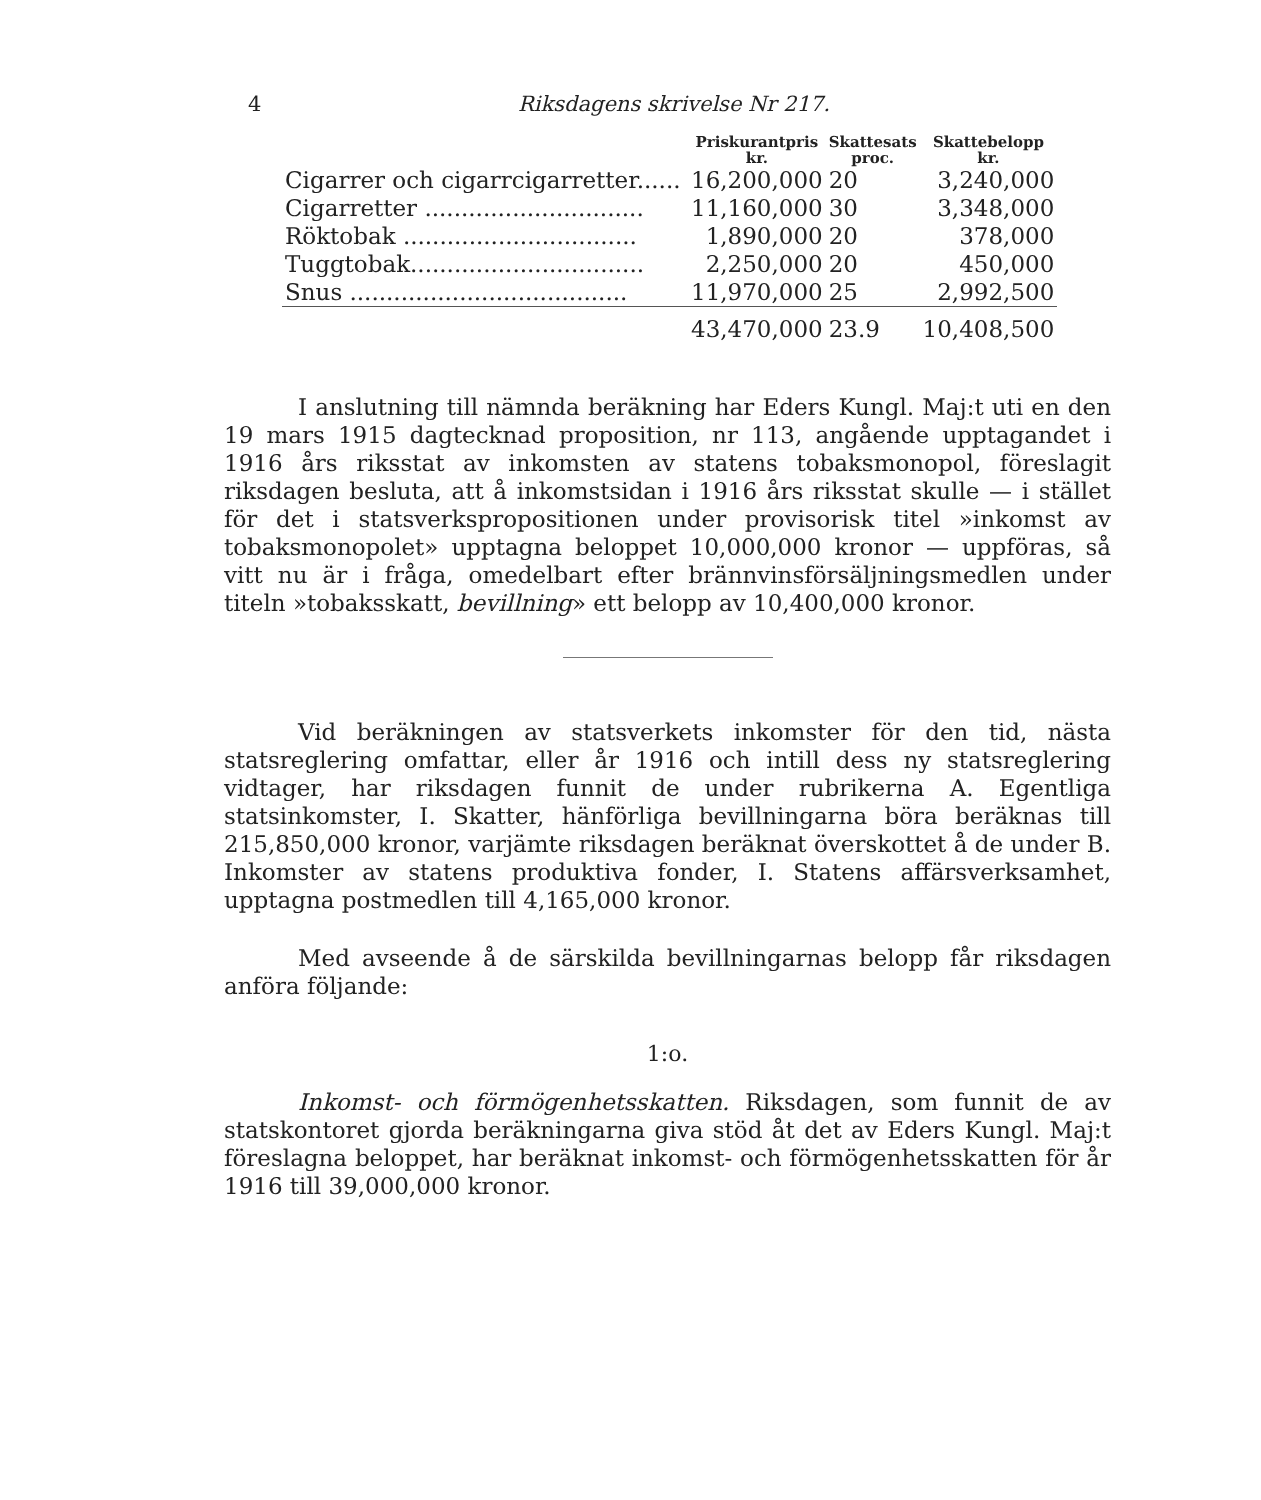4 Riksdagens skrivelse Nr 217.
| | Priskurantpris kr. | Skattesats proc. | Skattebelopp kr. |
| --- | --- | --- | --- |
| Cigarrer och cigarrcigarretter...... | 16,200,000 | 20 | 3,240,000 |
| Cigarretter .............................. | 11,160,000 | 30 | 3,348,000 |
| Röktobak ................................ | 1,890,000 | 20 | 378,000 |
| Tuggtobak................................ | 2,250,000 | 20 | 450,000 |
| Snus ...................................... | 11,970,000 | 25 | 2,992,500 |
| | 43,470,000 | 23.9 | 10,408,500 |
I anslutning till nämnda beräkning har Eders Kungl. Maj:t uti en den 19 mars 1915 dagtecknad proposition, nr 113, angående upptagandet i 1916 års riksstat av inkomsten av statens tobaksmonopol, föreslagit riksdagen besluta, att å inkomstsidan i 1916 års riksstat skulle — i stället för det i statsverkspropositionen under provisorisk titel »inkomst av tobaksmonopolet» upptagna beloppet 10,000,000 kronor — uppföras, så vitt nu är i fråga, omedelbart efter brännvinsförsäljningsmedlen under titeln »tobaksskatt, bevillning» ett belopp av 10,400,000 kronor.
Vid beräkningen av statsverkets inkomster för den tid, nästa statsreglering omfattar, eller år 1916 och intill dess ny statsreglering vidtager, har riksdagen funnit de under rubrikerna A. Egentliga statsinkomster, I. Skatter, hänförliga bevillningarna böra beräknas till 215,850,000 kronor, varjämte riksdagen beräknat överskottet å de under B. Inkomster av statens produktiva fonder, I. Statens affärsverksamhet, upptagna postmedlen till 4,165,000 kronor.
Med avseende å de särskilda bevillningarnas belopp får riksdagen anföra följande:
1:o.
Inkomst- och förmögenhetsskatten. Riksdagen, som funnit de av statskontoret gjorda beräkningarna giva stöd åt det av Eders Kungl. Maj:t föreslagna beloppet, har beräknat inkomst- och förmögenhetsskatten för år 1916 till 39,000,000 kronor.